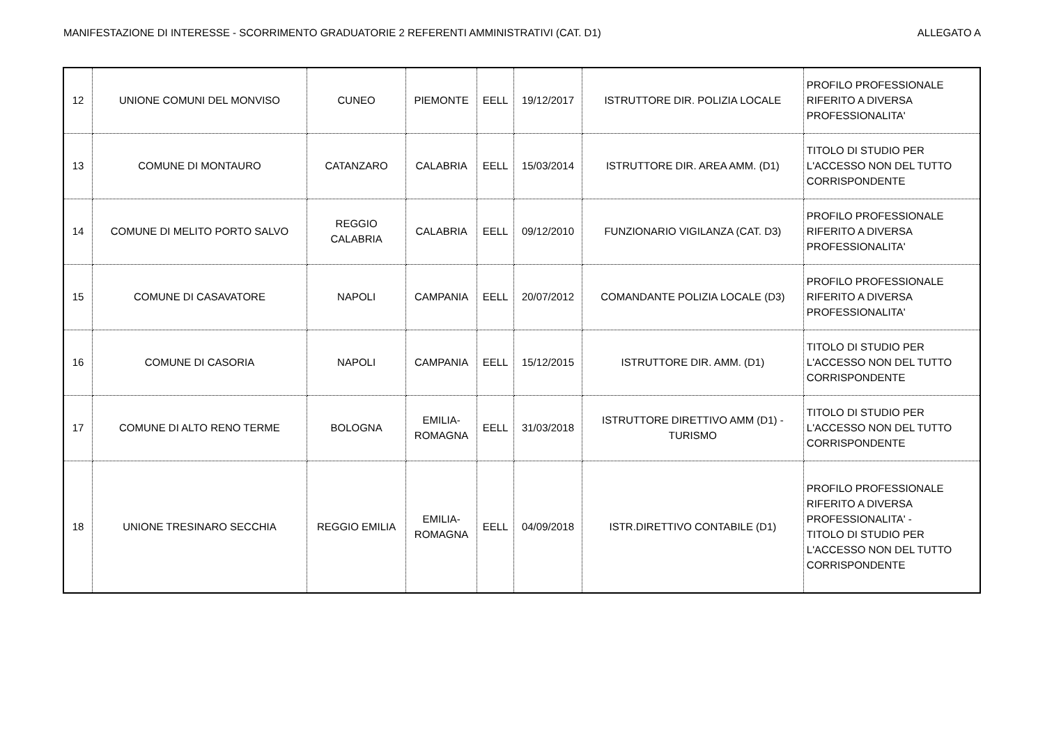MANIFESTAZIONE DI INTERESSE - SCORRIMENTO GRADUATORIE 2 REFERENTI AMMINISTRATIVI (CAT. D1) ALLEGATO A
| 12 | UNIONE COMUNI DEL MONVISO | CUNEO | PIEMONTE | EELL | 19/12/2017 | ISTRUTTORE DIR. POLIZIA LOCALE | PROFILO PROFESSIONALE RIFERITO A DIVERSA PROFESSIONALITA' |
| 13 | COMUNE DI MONTAURO | CATANZARO | CALABRIA | EELL | 15/03/2014 | ISTRUTTORE DIR. AREA AMM. (D1) | TITOLO DI STUDIO PER L'ACCESSO NON DEL TUTTO CORRISPONDENTE |
| 14 | COMUNE DI MELITO PORTO SALVO | REGGIO CALABRIA | CALABRIA | EELL | 09/12/2010 | FUNZIONARIO VIGILANZA (CAT. D3) | PROFILO PROFESSIONALE RIFERITO A DIVERSA PROFESSIONALITA' |
| 15 | COMUNE DI CASAVATORE | NAPOLI | CAMPANIA | EELL | 20/07/2012 | COMANDANTE POLIZIA LOCALE (D3) | PROFILO PROFESSIONALE RIFERITO A DIVERSA PROFESSIONALITA' |
| 16 | COMUNE DI CASORIA | NAPOLI | CAMPANIA | EELL | 15/12/2015 | ISTRUTTORE DIR. AMM. (D1) | TITOLO DI STUDIO PER L'ACCESSO NON DEL TUTTO CORRISPONDENTE |
| 17 | COMUNE DI ALTO RENO TERME | BOLOGNA | EMILIA- ROMAGNA | EELL | 31/03/2018 | ISTRUTTORE DIRETTIVO AMM (D1) - TURISMO | TITOLO DI STUDIO PER L'ACCESSO NON DEL TUTTO CORRISPONDENTE |
| 18 | UNIONE TRESINARO SECCHIA | REGGIO EMILIA | EMILIA- ROMAGNA | EELL | 04/09/2018 | ISTR.DIRETTIVO CONTABILE (D1) | PROFILO PROFESSIONALE RIFERITO A DIVERSA PROFESSIONALITA' - TITOLO DI STUDIO PER L'ACCESSO NON DEL TUTTO CORRISPONDENTE |